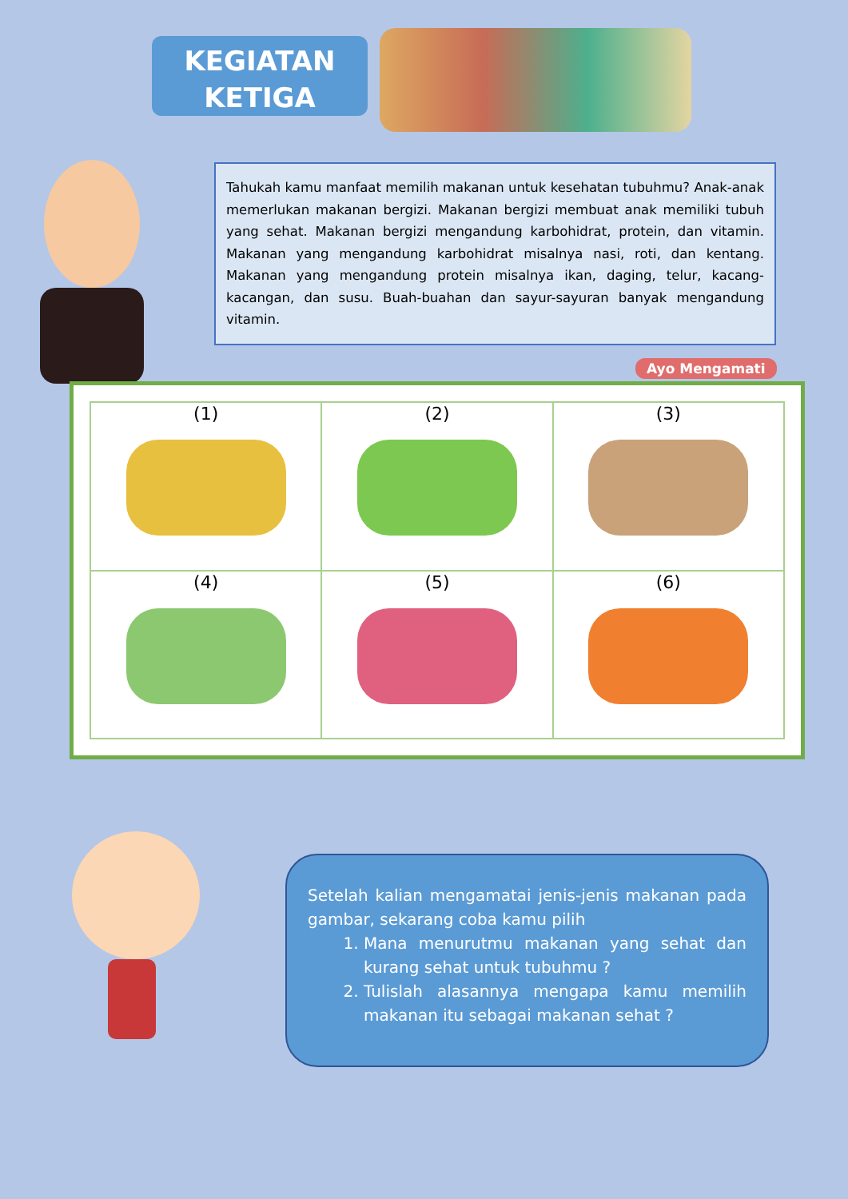KEGIATAN
KETIGA
Tahukah kamu manfaat memilih makanan untuk kesehatan tubuhmu? Anak-anak memerlukan makanan bergizi. Makanan bergizi membuat anak memiliki tubuh yang sehat. Makanan bergizi mengandung karbohidrat, protein, dan vitamin. Makanan yang mengandung karbohidrat misalnya nasi, roti, dan kentang. Makanan yang mengandung protein misalnya ikan, daging, telur, kacang-kacangan, dan susu. Buah-buahan dan sayur-sayuran banyak mengandung vitamin.
Ayo Mengamati
| (1) | (2) | (3) |
| (4) | (5) | (6) |
Setelah kalian mengamatai jenis-jenis makanan pada gambar, sekarang coba kamu pilih
1. Mana menurutmu makanan yang sehat dan kurang sehat untuk tubuhmu ?
2. Tulislah alasannya mengapa kamu memilih makanan itu sebagai makanan sehat ?